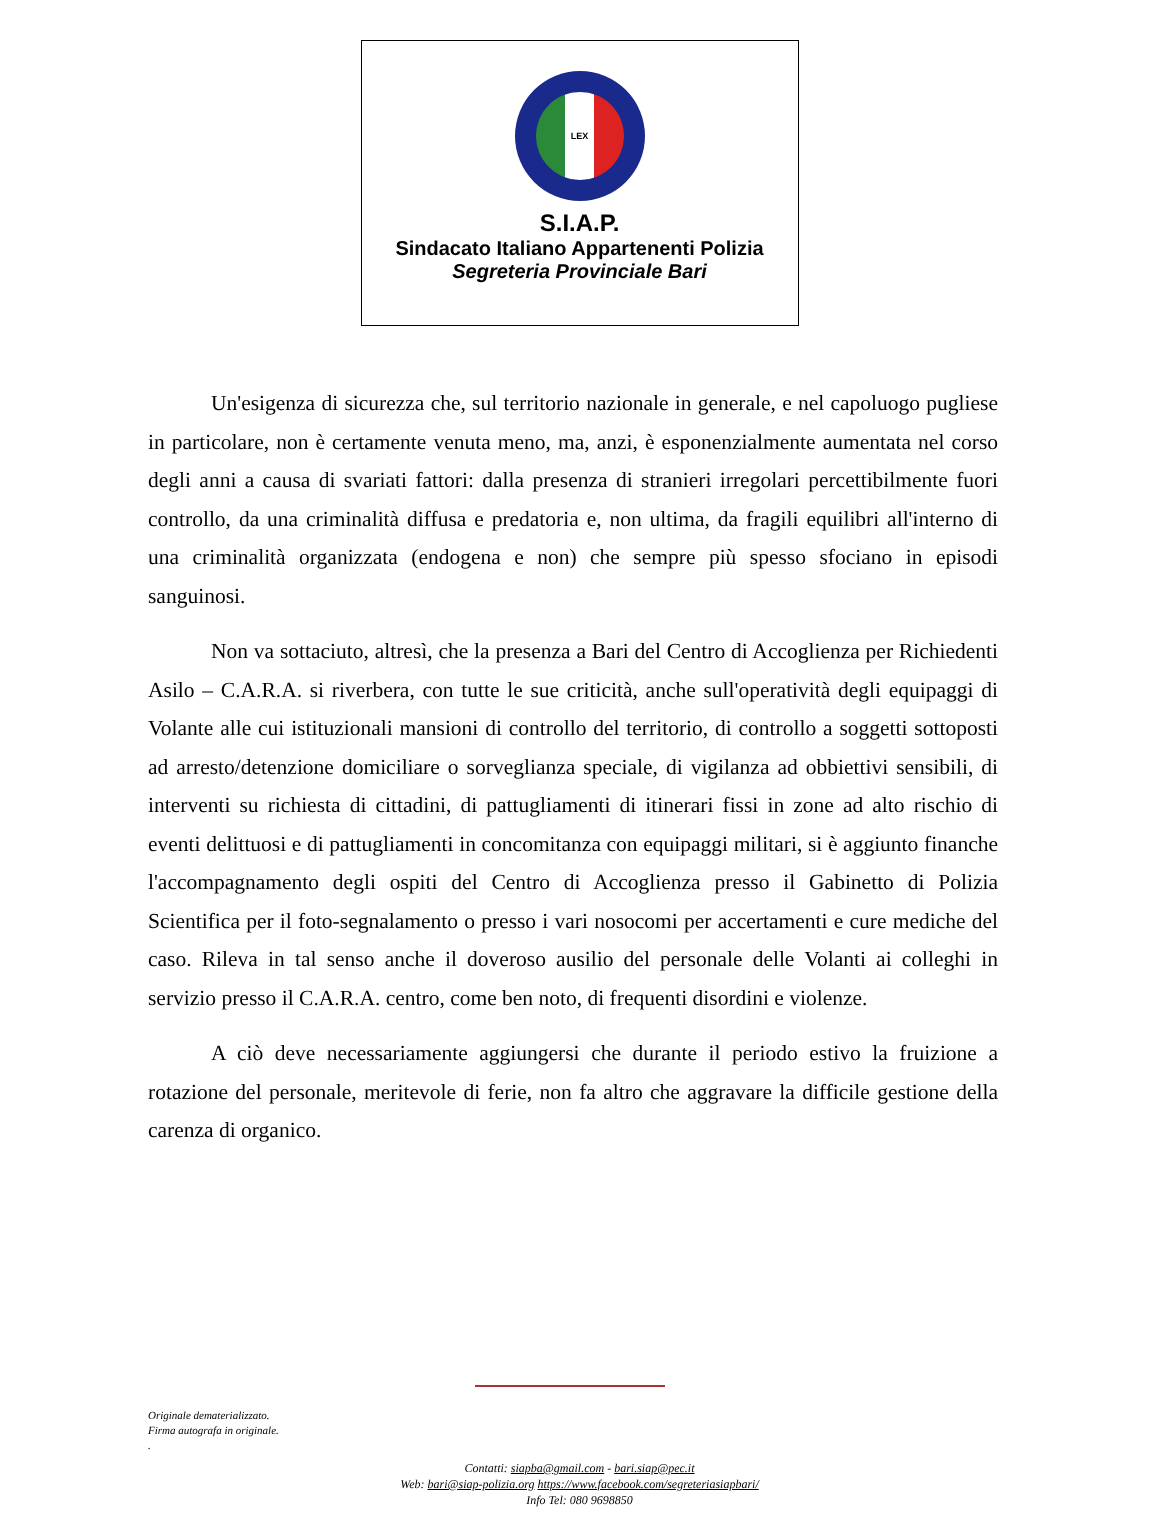LEX
S.I.A.P.
Sindacato Italiano Appartenenti Polizia
Segreteria Provinciale Bari
Un'esigenza di sicurezza che, sul territorio nazionale in generale, e nel capoluogo pugliese in particolare, non è certamente venuta meno, ma, anzi, è esponenzialmente aumentata nel corso degli anni a causa di svariati fattori: dalla presenza di stranieri irregolari percettibilmente fuori controllo, da una criminalità diffusa e predatoria e, non ultima, da fragili equilibri all'interno di una criminalità organizzata (endogena e non) che sempre più spesso sfociano in episodi sanguinosi.
Non va sottaciuto, altresì, che la presenza a Bari del Centro di Accoglienza per Richiedenti Asilo – C.A.R.A. si riverbera, con tutte le sue criticità, anche sull'operatività degli equipaggi di Volante alle cui istituzionali mansioni di controllo del territorio, di controllo a soggetti sottoposti ad arresto/detenzione domiciliare o sorveglianza speciale, di vigilanza ad obbiettivi sensibili, di interventi su richiesta di cittadini, di pattugliamenti di itinerari fissi in zone ad alto rischio di eventi delittuosi e di pattugliamenti in concomitanza con equipaggi militari, si è aggiunto finanche l'accompagnamento degli ospiti del Centro di Accoglienza presso il Gabinetto di Polizia Scientifica per il foto-segnalamento o presso i vari nosocomi per accertamenti e cure mediche del caso. Rileva in tal senso anche il doveroso ausilio del personale delle Volanti ai colleghi in servizio presso il C.A.R.A. centro, come ben noto, di frequenti disordini e violenze.
A ciò deve necessariamente aggiungersi che durante il periodo estivo la fruizione a rotazione del personale, meritevole di ferie, non fa altro che aggravare la difficile gestione della carenza di organico.
Originale dematerializzato.
Firma autografa in originale.
.
Contatti: siapba@gmail.com - bari.siap@pec.it
Web: bari@siap-polizia.org https://www.facebook.com/segreteriasiapbari/
Info Tel: 080 9698850